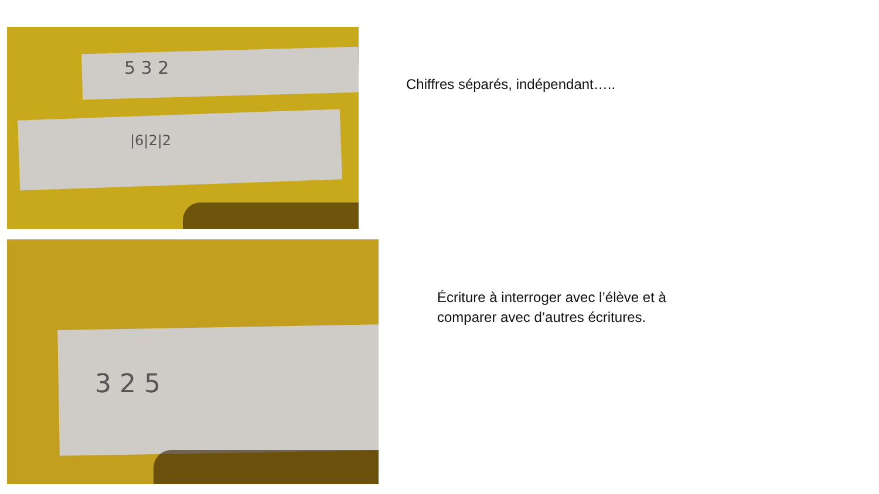5 3 2
|6|2|2
Chiffres séparés, indépendant…..
3 2 5
Écriture à interroger avec l’élève et à
comparer avec d’autres écritures.